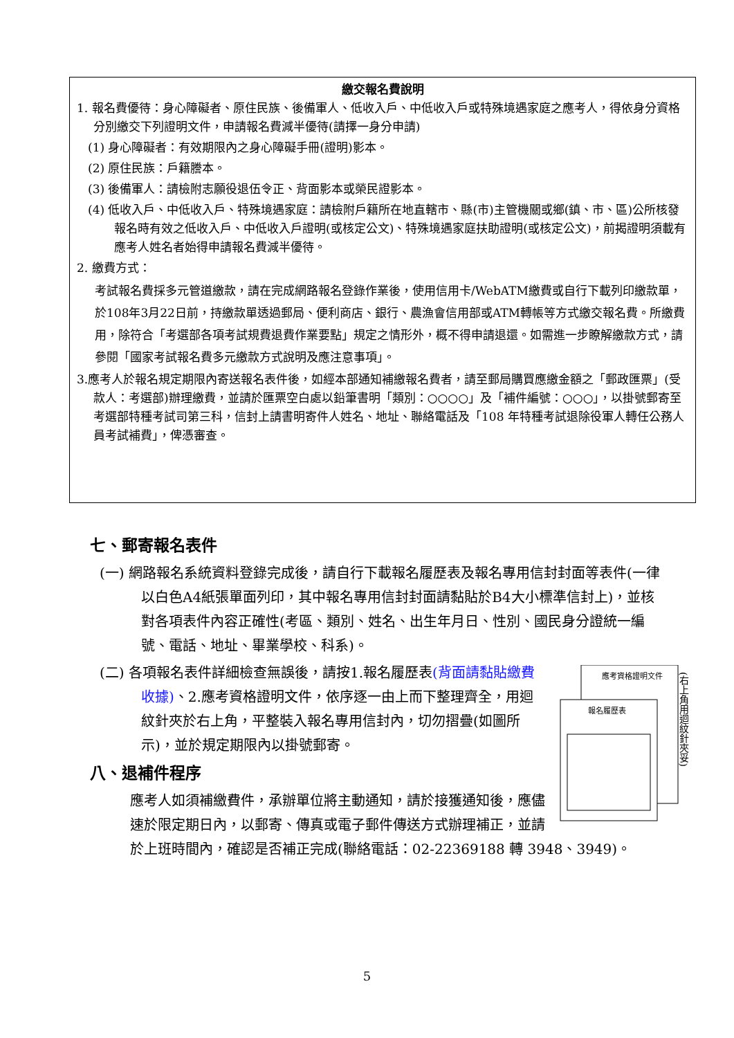繳交報名費說明
1. 報名費優待：身心障礙者、原住民族、後備軍人、低收入戶、中低收入戶或特殊境遇家庭之應考人，得依身分資格分別繳交下列證明文件，申請報名費減半優待(請擇一身分申請)
(1) 身心障礙者：有效期限內之身心障礙手冊(證明)影本。
(2) 原住民族：戶籍謄本。
(3) 後備軍人：請檢附志願役退伍令正、背面影本或榮民證影本。
(4) 低收入戶、中低收入戶、特殊境遇家庭：請檢附戶籍所在地直轄市、縣(市)主管機關或鄉(鎮、市、區)公所核發報名時有效之低收入戶、中低收入戶證明(或核定公文)、特殊境遇家庭扶助證明(或核定公文)，前揭證明須載有應考人姓名者始得申請報名費減半優待。
2. 繳費方式：
考試報名費採多元管道繳款，請在完成網路報名登錄作業後，使用信用卡/WebATM繳費或自行下載列印繳款單，於108年3月22日前，持繳款單透過郵局、便利商店、銀行、農漁會信用部或ATM轉帳等方式繳交報名費。所繳費用，除符合「考選部各項考試規費退費作業要點」規定之情形外，概不得申請退還。如需進一步瞭解繳款方式，請參閱「國家考試報名費多元繳款方式說明及應注意事項」。
3.應考人於報名規定期限內寄送報名表件後，如經本部通知補繳報名費者，請至郵局購買應繳金額之「郵政匯票」(受款人：考選部)辦理繳費，並請於匯票空白處以鉛筆書明「類別：○○○○」及「補件編號：○○○」，以掛號郵寄至考選部特種考試司第三科，信封上請書明寄件人姓名、地址、聯絡電話及「108 年特種考試退除役軍人轉任公務人員考試補費」，俾憑審查。
七、郵寄報名表件
(一) 網路報名系統資料登錄完成後，請自行下載報名履歷表及報名專用信封封面等表件(一律以白色A4紙張單面列印，其中報名專用信封封面請黏貼於B4大小標準信封上)，並核對各項表件內容正確性(考區、類別、姓名、出生年月日、性別、國民身分證統一編號、電話、地址、畢業學校、科系)。
應考資格證明文件
報名履歷表
(右上角用迴紋針夾妥)
(二) 各項報名表件詳細檢查無誤後，請按1.報名履歷表(背面請黏貼繳費收據)、2.應考資格證明文件，依序逐一由上而下整理齊全，用迴紋針夾於右上角，平整裝入報名專用信封內，切勿摺疊(如圖所示)，並於規定期限內以掛號郵寄。
八、退補件程序
應考人如須補繳費件，承辦單位將主動通知，請於接獲通知後，應儘速於限定期日內，以郵寄、傳真或電子郵件傳送方式辦理補正，並請於上班時間內，確認是否補正完成(聯絡電話：02-22369188 轉 3948、3949)。
5